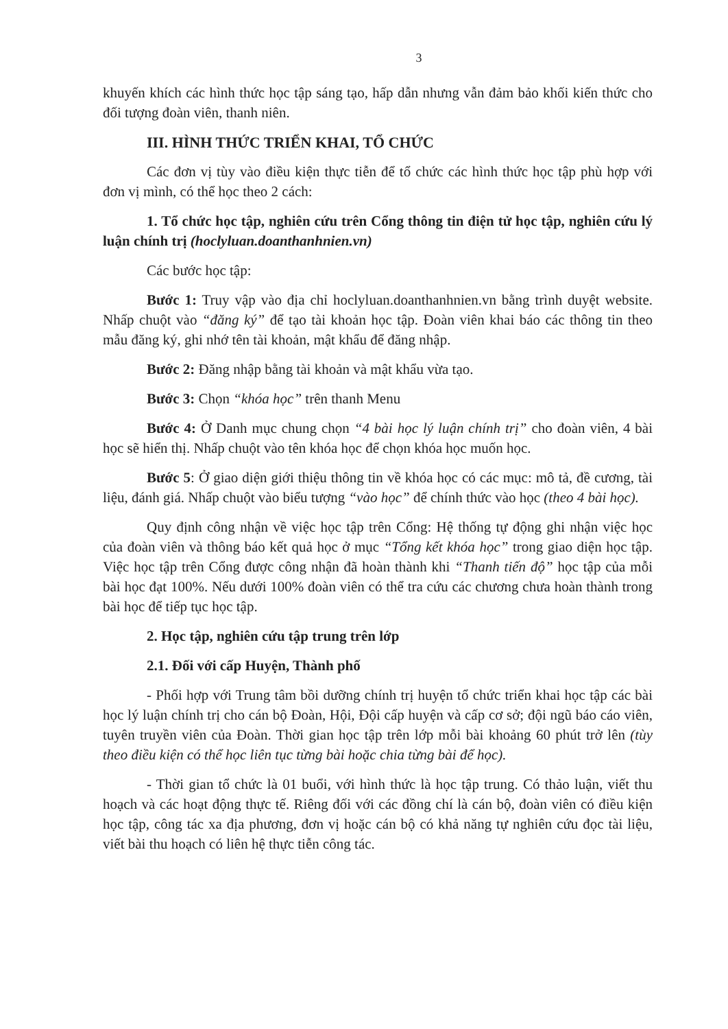3
khuyến khích các hình thức học tập sáng tạo, hấp dẫn nhưng vẫn đảm bảo khối kiến thức cho đối tượng đoàn viên, thanh niên.
III. HÌNH THỨC TRIỂN KHAI, TỔ CHỨC
Các đơn vị tùy vào điều kiện thực tiễn để tổ chức các hình thức học tập phù hợp với đơn vị mình, có thể học theo 2 cách:
1. Tổ chức học tập, nghiên cứu trên Cổng thông tin điện tử học tập, nghiên cứu lý luận chính trị (hoclyluan.doanthanhnien.vn)
Các bước học tập:
Bước 1: Truy vập vào địa chỉ hoclyluan.doanthanhnien.vn bằng trình duyệt website. Nhấp chuột vào “đăng ký” để tạo tài khoản học tập. Đoàn viên khai báo các thông tin theo mẫu đăng ký, ghi nhớ tên tài khoản, mật khẩu để đăng nhập.
Bước 2: Đăng nhập bằng tài khoản và mật khẩu vừa tạo.
Bước 3: Chọn “khóa học” trên thanh Menu
Bước 4: Ở Danh mục chung chọn “4 bài học lý luận chính trị” cho đoàn viên, 4 bài học sẽ hiển thị. Nhấp chuột vào tên khóa học để chọn khóa học muốn học.
Bước 5: Ở giao diện giới thiệu thông tin về khóa học có các mục: mô tả, đề cương, tài liệu, đánh giá. Nhấp chuột vào biểu tượng “vào học” để chính thức vào học (theo 4 bài học).
Quy định công nhận về việc học tập trên Cổng: Hệ thống tự động ghi nhận việc học của đoàn viên và thông báo kết quả học ở mục “Tổng kết khóa học” trong giao diện học tập. Việc học tập trên Cổng được công nhận đã hoàn thành khi “Thanh tiến độ” học tập của mỗi bài học đạt 100%. Nếu dưới 100% đoàn viên có thể tra cứu các chương chưa hoàn thành trong bài học để tiếp tục học tập.
2. Học tập, nghiên cứu tập trung trên lớp
2.1. Đối với cấp Huyện, Thành phố
- Phối hợp với Trung tâm bồi dưỡng chính trị huyện tổ chức triển khai học tập các bài học lý luận chính trị cho cán bộ Đoàn, Hội, Đội cấp huyện và cấp cơ sở; đội ngũ báo cáo viên, tuyên truyền viên của Đoàn. Thời gian học tập trên lớp mỗi bài khoảng 60 phút trở lên (tùy theo điều kiện có thể học liên tục từng bài hoặc chia từng bài để học).
- Thời gian tổ chức là 01 buổi, với hình thức là học tập trung. Có thảo luận, viết thu hoạch và các hoạt động thực tế. Riêng đối với các đồng chí là cán bộ, đoàn viên có điều kiện học tập, công tác xa địa phương, đơn vị hoặc cán bộ có khả năng tự nghiên cứu đọc tài liệu, viết bài thu hoạch có liên hệ thực tiễn công tác.